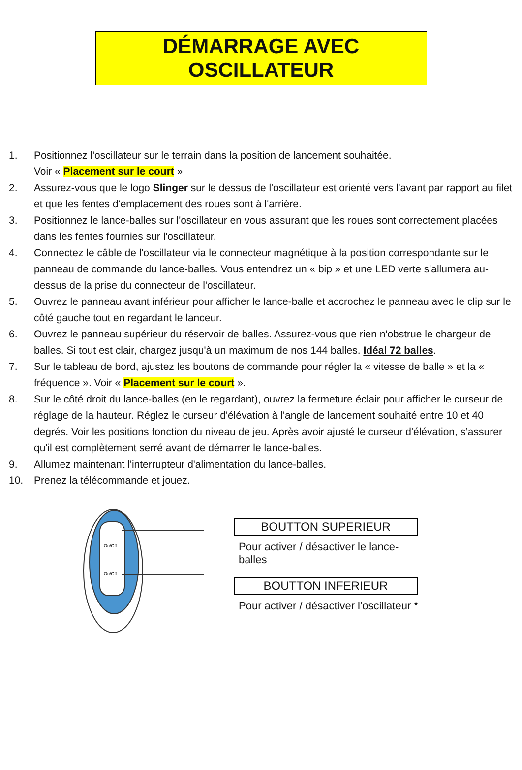DÉMARRAGE AVEC OSCILLATEUR
1. Positionnez l'oscillateur sur le terrain dans la position de lancement souhaitée.
Voir « Placement sur le court »
2. Assurez-vous que le logo Slinger sur le dessus de l'oscillateur est orienté vers l'avant par rapport au filet et que les fentes d'emplacement des roues sont à l'arrière.
3. Positionnez le lance-balles sur l'oscillateur en vous assurant que les roues sont correctement placées dans les fentes fournies sur l'oscillateur.
4. Connectez le câble de l'oscillateur via le connecteur magnétique à la position correspondante sur le panneau de commande du lance-balles. Vous entendrez un « bip » et une LED verte s'allumera au-dessus de la prise du connecteur de l'oscillateur.
5. Ouvrez le panneau avant inférieur pour afficher le lance-balle et accrochez le panneau avec le clip sur le côté gauche tout en regardant le lanceur.
6. Ouvrez le panneau supérieur du réservoir de balles. Assurez-vous que rien n'obstrue le chargeur de balles. Si tout est clair, chargez jusqu'à un maximum de nos 144 balles. Idéal 72 balles.
7. Sur le tableau de bord, ajustez les boutons de commande pour régler la « vitesse de balle » et la « fréquence ». Voir « Placement sur le court ».
8. Sur le côté droit du lance-balles (en le regardant), ouvrez la fermeture éclair pour afficher le curseur de réglage de la hauteur. Réglez le curseur d'élévation à l'angle de lancement souhaité entre 10 et 40 degrés. Voir les positions fonction du niveau de jeu. Après avoir ajusté le curseur d'élévation, s’assurer qu'il est complètement serré avant de démarrer le lance-balles.
9. Allumez maintenant l'interrupteur d'alimentation du lance-balles.
10. Prenez la télécommande et jouez.
On/Off
On/Off
BOUTTON SUPERIEUR
Pour activer / désactiver le lance-balles
BOUTTON INFERIEUR
Pour activer / désactiver l'oscillateur *